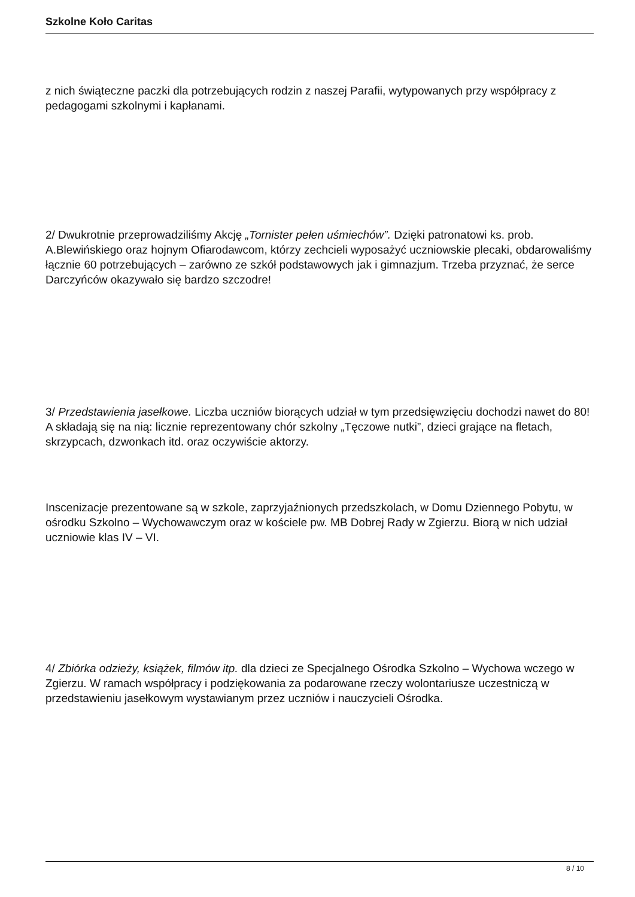Szkolne Koło Caritas
z nich świąteczne paczki dla potrzebujących rodzin z naszej Parafii, wytypowanych przy współpracy z pedagogami szkolnymi i kapłanami.
2/ Dwukrotnie przeprowadziliśmy Akcję „Tornister pełen uśmiechów”. Dzięki patronatowi ks. prob. A.Blewińskiego oraz hojnym Ofiarodawcom, którzy zechcieli wyposażyć uczniowskie plecaki, obdarowaliśmy łącznie 60 potrzebujących – zarówno ze szkół podstawowych jak i gimnazjum. Trzeba przyznać, że serce Darczyńców okazywało się bardzo szczodre!
3/ Przedstawienia jasełkowe. Liczba uczniów biorących udział w tym przedsięwzięciu dochodzi nawet do 80! A składają się na nią: licznie reprezentowany chór szkolny „Tęczowe nutki”, dzieci grające na fletach, skrzypcach, dzwonkach itd. oraz oczywiście aktorzy.
Inscenizacje prezentowane są w szkole, zaprzyjaźnionych przedszkolach, w Domu Dziennego Pobytu, w ośrodku Szkolno – Wychowawczym oraz w kościele pw. MB Dobrej Rady w Zgierzu. Biorą w nich udział uczniowie klas IV – VI.
4/ Zbiórka odzieży, książek, filmów itp. dla dzieci ze Specjalnego Ośrodka Szkolno – Wychowa wczego w Zgierzu. W ramach współpracy i podziękowania za podarowane rzeczy wolontariusze uczestniczą w przedstawieniu jasełkowym wystawianym przez uczniów i nauczycieli Ośrodka.
8 / 10